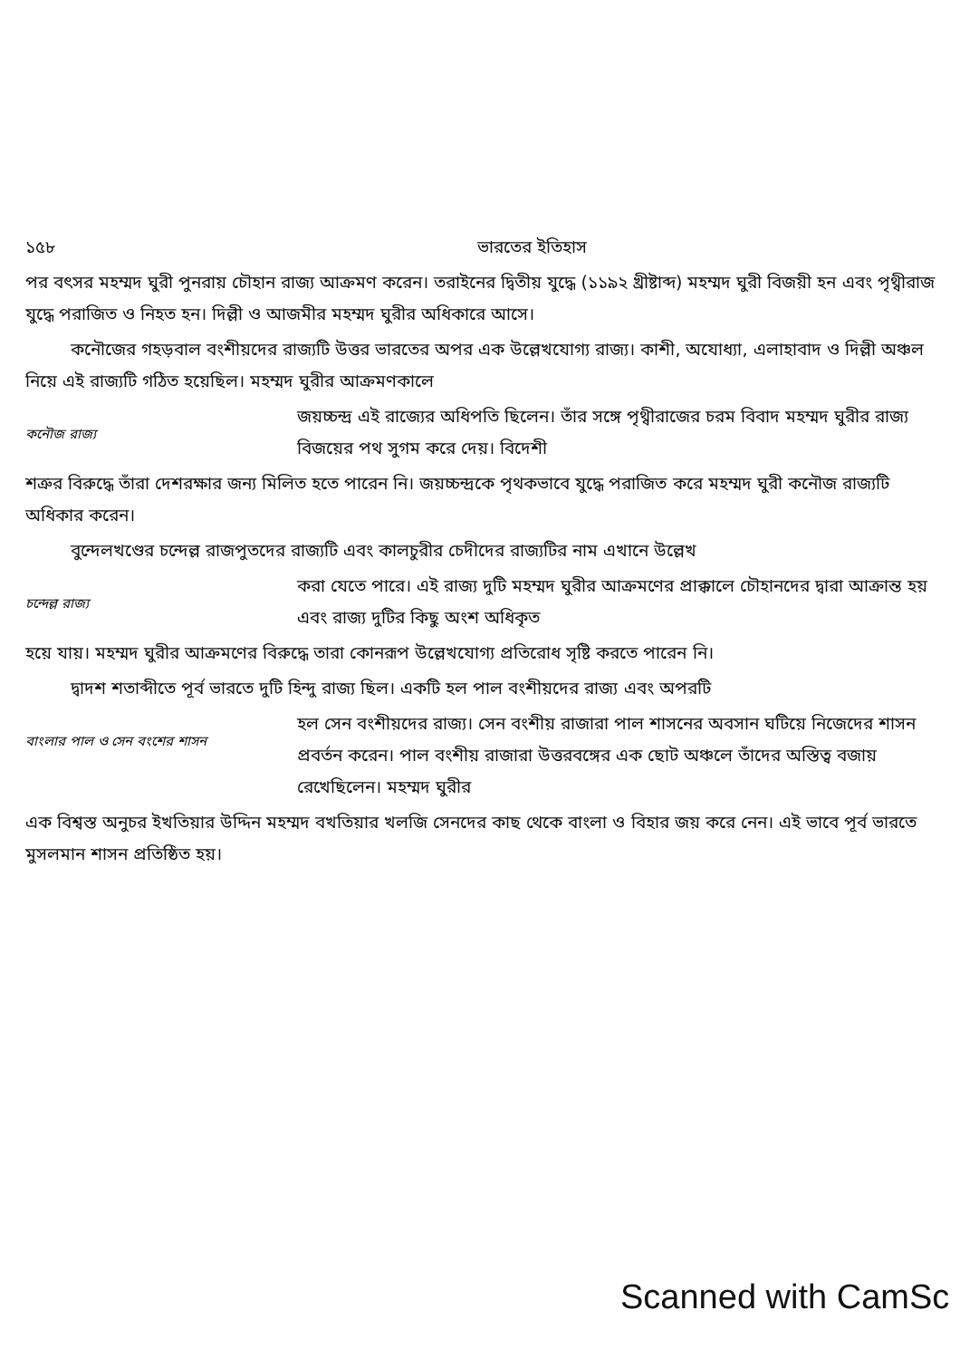১৫৮ ভারতের ইতিহাস
পর বৎসর মহম্মদ ঘুরী পুনরায় চৌহান রাজ্য আক্রমণ করেন। তরাইনের দ্বিতীয় যুদ্ধে (১১৯২ খ্রীষ্টাব্দ) মহম্মদ ঘুরী বিজয়ী হন এবং পৃথ্বীরাজ যুদ্ধে পরাজিত ও নিহত হন। দিল্লী ও আজমীর মহম্মদ ঘুরীর অধিকারে আসে।
কনৌজের গহড়বাল বংশীয়দের রাজ্যটি উত্তর ভারতের অপর এক উল্লেখযোগ্য রাজ্য। কাশী, অযোধ্যা, এলাহাবাদ ও দিল্লী অঞ্চল নিয়ে এই রাজ্যটি গঠিত হয়েছিল। মহম্মদ ঘুরীর আক্রমণকালে
কনৌজ রাজ্য
জয়চ্চন্দ্র এই রাজ্যের অধিপতি ছিলেন। তাঁর সঙ্গে পৃথ্বীরাজের চরম বিবাদ মহম্মদ ঘুরীর রাজ্য বিজয়ের পথ সুগম করে দেয়। বিদেশী
শত্রুর বিরুদ্ধে তাঁরা দেশরক্ষার জন্য মিলিত হতে পারেন নি। জয়চ্চন্দ্রকে পৃথকভাবে যুদ্ধে পরাজিত করে মহম্মদ ঘুরী কনৌজ রাজ্যটি অধিকার করেন।
বুন্দেলখণ্ডের চন্দেল্ল রাজপুতদের রাজ্যটি এবং কালচুরীর চেদীদের রাজ্যটির নাম এখানে উল্লেখ
চন্দেল্ল রাজ্য
করা যেতে পারে। এই রাজ্য দুটি মহম্মদ ঘুরীর আক্রমণের প্রাক্কালে চৌহানদের দ্বারা আক্রান্ত হয় এবং রাজ্য দুটির কিছু অংশ অধিকৃত
হয়ে যায়। মহম্মদ ঘুরীর আক্রমণের বিরুদ্ধে তারা কোনরূপ উল্লেখযোগ্য প্রতিরোধ সৃষ্টি করতে পারেন নি।
দ্বাদশ শতাব্দীতে পূর্ব ভারতে দুটি হিন্দু রাজ্য ছিল। একটি হল পাল বংশীয়দের রাজ্য এবং অপরটি
বাংলার পাল ও সেন বংশের শাসন
হল সেন বংশীয়দের রাজ্য। সেন বংশীয় রাজারা পাল শাসনের অবসান ঘটিয়ে নিজেদের শাসন প্রবর্তন করেন। পাল বংশীয় রাজারা উত্তরবঙ্গের এক ছোট অঞ্চলে তাঁদের অস্তিত্ব বজায় রেখেছিলেন। মহম্মদ ঘুরীর
এক বিশ্বস্ত অনুচর ইখতিয়ার উদ্দিন মহম্মদ বখতিয়ার খলজি সেনদের কাছ থেকে বাংলা ও বিহার জয় করে নেন। এই ভাবে পূর্ব ভারতে মুসলমান শাসন প্রতিষ্ঠিত হয়।
Scanned with CamSc